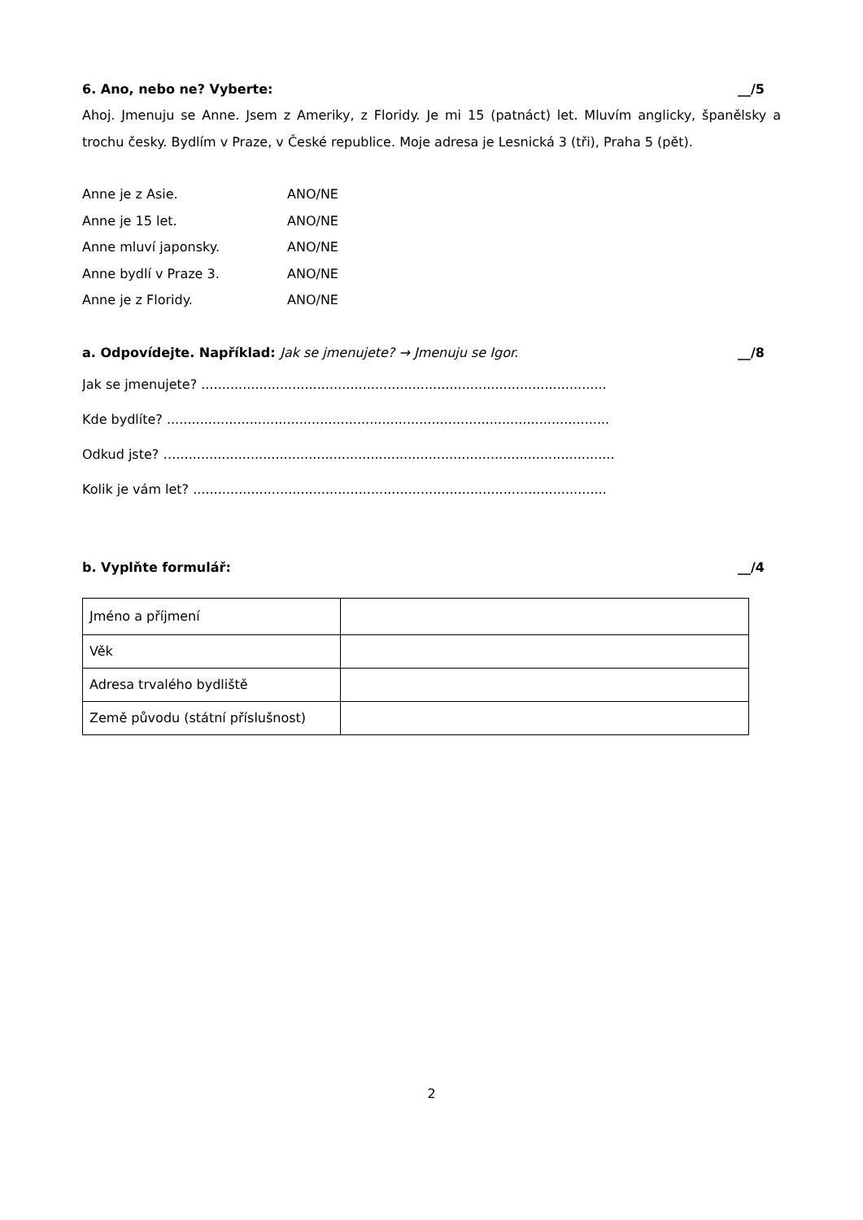6. Ano, nebo ne? Vyberte: __/5
Ahoj. Jmenuju se Anne. Jsem z Ameriky, z Floridy. Je mi 15 (patnáct) let. Mluvím anglicky, španělsky a trochu česky. Bydlím v Praze, v České republice. Moje adresa je Lesnická 3 (tři), Praha 5 (pět).
Anne je z Asie. ANO/NE
Anne je 15 let. ANO/NE
Anne mluví japonsky. ANO/NE
Anne bydlí v Praze 3. ANO/NE
Anne je z Floridy. ANO/NE
a. Odpovídejte. Například: Jak se jmenujete? → Jmenuju se Igor. __/8
Jak se jmenujete? ..................................................................................................
Kde bydlíte? ...........................................................................................................
Odkud jste? …..........................................................................................................
Kolik je vám let? ....................................................................................................
b. Vyplňte formulář: __/4
| Jméno a příjmení | |
| Věk | |
| Adresa trvalého bydliště | |
| Země původu (státní příslušnost) | |
2